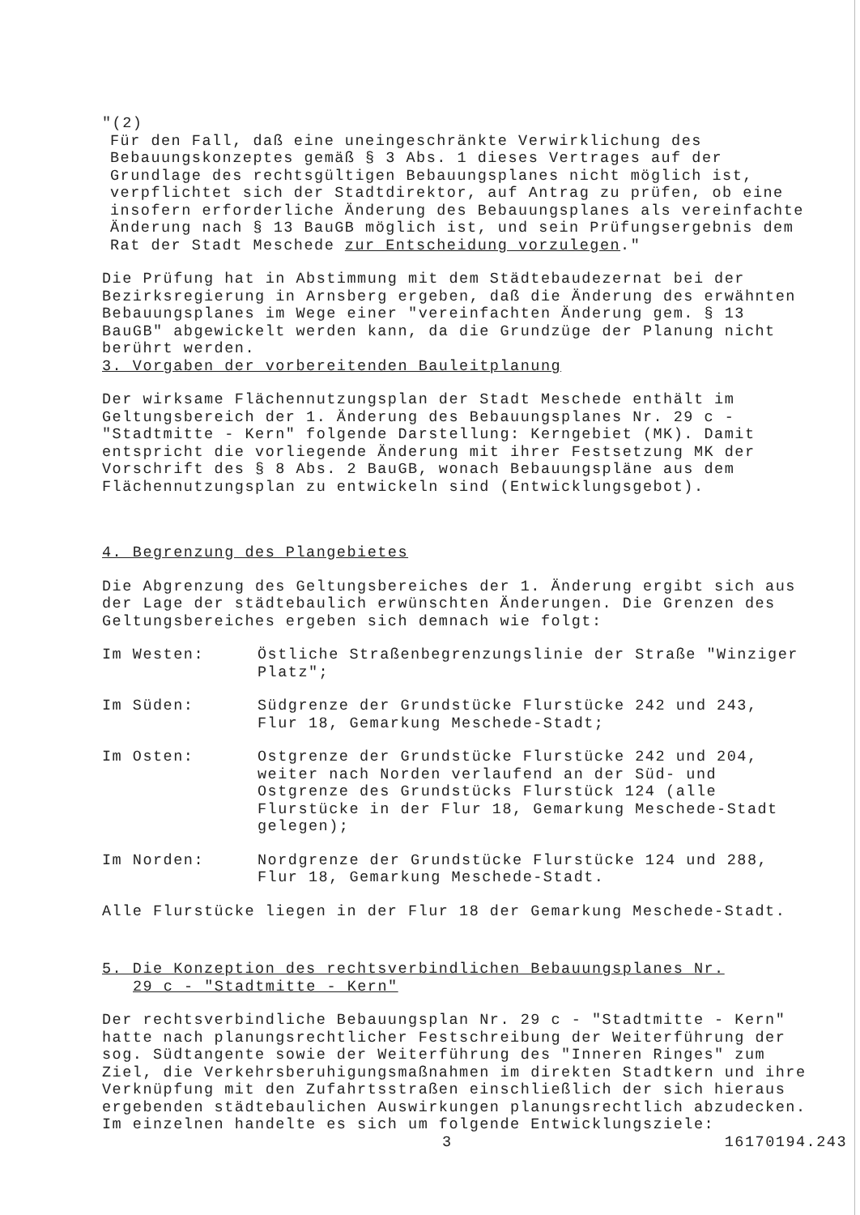"(2)
Für den Fall, daß eine uneingeschränkte Verwirklichung des Bebauungskonzeptes gemäß § 3 Abs. 1 dieses Vertrages auf der Grundlage des rechtsgültigen Bebauungsplanes nicht möglich ist, verpflichtet sich der Stadtdirektor, auf Antrag zu prüfen, ob eine insofern erforderliche Änderung des Bebauungsplanes als vereinfachte Änderung nach § 13 BauGB möglich ist, und sein Prüfungsergebnis dem Rat der Stadt Meschede zur Entscheidung vorzulegen."
Die Prüfung hat in Abstimmung mit dem Städtebaudezernat bei der Bezirksregierung in Arnsberg ergeben, daß die Änderung des erwähnten Bebauungsplanes im Wege einer "vereinfachten Änderung gem. § 13 BauGB" abgewickelt werden kann, da die Grundzüge der Planung nicht berührt werden.
3. Vorgaben der vorbereitenden Bauleitplanung
Der wirksame Flächennutzungsplan der Stadt Meschede enthält im Geltungsbereich der 1. Änderung des Bebauungsplanes Nr. 29 c - "Stadtmitte - Kern" folgende Darstellung: Kerngebiet (MK). Damit entspricht die vorliegende Änderung mit ihrer Festsetzung MK der Vorschrift des § 8 Abs. 2 BauGB, wonach Bebauungspläne aus dem Flächennutzungsplan zu entwickeln sind (Entwicklungsgebot).
4. Begrenzung des Plangebietes
Die Abgrenzung des Geltungsbereiches der 1. Änderung ergibt sich aus der Lage der städtebaulich erwünschten Änderungen. Die Grenzen des Geltungsbereiches ergeben sich demnach wie folgt:
Im Westen: Östliche Straßenbegrenzungslinie der Straße "Winziger Platz";
Im Süden: Südgrenze der Grundstücke Flurstücke 242 und 243, Flur 18, Gemarkung Meschede-Stadt;
Im Osten: Ostgrenze der Grundstücke Flurstücke 242 und 204, weiter nach Norden verlaufend an der Süd- und Ostgrenze des Grundstücks Flurstück 124 (alle Flurstücke in der Flur 18, Gemarkung Meschede-Stadt gelegen);
Im Norden: Nordgrenze der Grundstücke Flurstücke 124 und 288, Flur 18, Gemarkung Meschede-Stadt.
Alle Flurstücke liegen in der Flur 18 der Gemarkung Meschede-Stadt.
5. Die Konzeption des rechtsverbindlichen Bebauungsplanes Nr.
29 c - "Stadtmitte - Kern"
Der rechtsverbindliche Bebauungsplan Nr. 29 c - "Stadtmitte - Kern" hatte nach planungsrechtlicher Festschreibung der Weiterführung der sog. Südtangente sowie der Weiterführung des "Inneren Ringes" zum Ziel, die Verkehrsberuhigungsmaßnahmen im direkten Stadtkern und ihre Verknüpfung mit den Zufahrtsstraßen einschließlich der sich hieraus ergebenden städtebaulichen Auswirkungen planungsrechtlich abzudecken. Im einzelnen handelte es sich um folgende Entwicklungsziele:
3 16170194.243